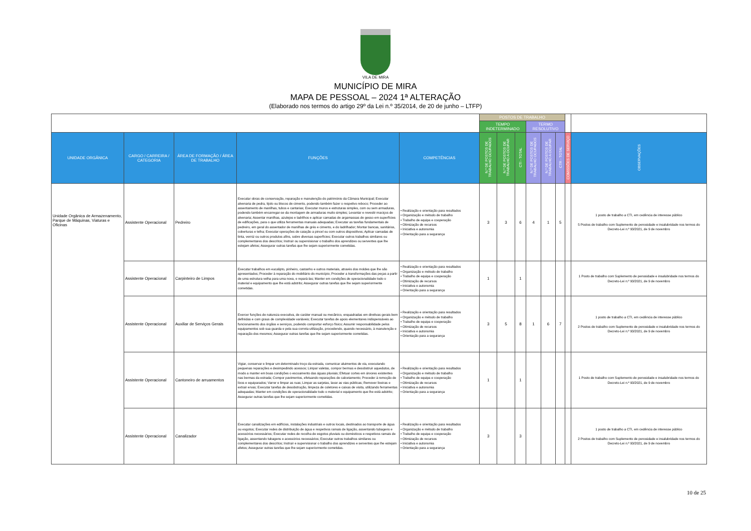VILA DE MIRA
MUNICÍPIO DE MIRA
MAPA DE PESSOAL – 2024 1ª ALTERAÇÃO
(Elaborado nos termos do artigo 29º da Lei n.º 35/2014, de 20 de junho – LTFP)
| | | | | | POSTOS DE TRABALHO | | | | | | | |
| | | | | | TEMPO INDETERMINADO | | | TERMO RESOLUTIVO | | | | |
| UNIDADE ORGÂNICA | CARGO / CARREIRA / CATEGORIA | ÁREA DE FORMAÇÃO / ÁREA DE TRABALHO | FUNÇÕES | COMPETÊNCIAS | N.º DE POSTOS DE TRABALHO OCUPADOS | N.º DE POSTOS DE TRABALHO A OCUPAR | CTI - TOTAL | N.º DE POSTOS DE TRABALHO OCUPADOS | N.º DE POSTOS DE TRABALHO A OCUPAR | CTR - TOTAL | COMISSÕES DE SERVIÇO | OBSERVAÇÕES |
| Unidade Orgânica de Armazenamento, Parque de Máquinas, Viaturas e Oficinas | Assistente Operacional | Pedreiro | Executar obras de conservação, reparação e manutenção do património da Câmara Municipal; Executar alvenaria de pedra, tijolo ou blocos de cimento, podendo também fazer o respetivo reboco; Proceder ao assentamento de manilhas, tubos e cantarias; Executar muros e estruturas simples, com ou sem armaduras, podendo também encarregar-se da montagem de armaduras muito simples; Levantar e revestir maciços de alvenaria; Assentar manilhas, azulejos e ladrilhos e aplicar camadas de argamassas de gesso em superfícies de edificações, para o que utiliza ferramentas manuais adequadas; Executar as tarefas fundamentais de pedreiro, em geral do assentador de manilhas de grés e cimento, e do ladrilhador; Montar bancas, sanitários, coberturas e telha; Executar operações de caiação a pincel ou com outros dispositivos; Aplicar camadas de tinta, verniz ou outros produtos afins, sobre diversas superfícies; Executar outros trabalhos similares ou complementares dos descritos; Instruir ou supervisionar o trabalho dos aprendizes ou serventes que lhe estejam afetos; Assegurar outras tarefas que lhe sejam superiormente cometidas. | • Realização e orientação para resultados • Organização e método de trabalho • Trabalho de equipa e cooperação • Otimização de recursos • Iniciativa e autonomia • Orientação para a segurança | 3 | 3 | 6 | 4 | 1 | 5 | | 1 posto de trabalho a CTI, em cedência de interesse público 5 Postos de trabalho com Suplemento de penosidade e insalubridade nos termos do Decreto-Lei n.º 93/2021, de 9 de novembro |
| | Assistente Operacional | Carpinteiro de Limpos | Executar trabalhos em eucalipto, pinheiro, castanho e outros materiais, através dos moldes que lhe são apresentados; Proceder à reparação do mobiliário do município; Proceder a transformações das peças a partir de uma estrutura velha para uma nova, e repará-las; Manter em condições de operacionalidade todo o material e equipamento que lhe está adstrito; Assegurar outras tarefas que lhe sejam superiormente cometidas. | • Realização e orientação para resultados • Organização e método de trabalho • Trabalho de equipa e cooperação • Otimização de recursos • Iniciativa e autonomia • Orientação para a segurança | 1 | | 1 | | | | | 1 Posto de trabalho com Suplemento de penosidade e insalubridade nos termos do Decreto-Lei n.º 93/2021, de 9 de novembro |
| | Assistente Operacional | Auxiliar de Serviços Gerais | Exercer funções de natureza executiva, de caráter manual ou mecânico, enquadradas em diretivas gerais bem definidas e com graus de complexidade variáveis; Executar tarefas de apoio elementares indispensáveis ao funcionamento dos órgãos e serviços, podendo comportar esforço físico; Assumir responsabilidade pelos equipamentos sob sua guarda e pela sua correta utilização, procedendo, quando necessário, à manutenção e reparação dos mesmos; Assegurar outras tarefas que lhe sejam superiormente cometidas. | • Realização e orientação para resultados • Organização e método de trabalho • Trabalho de equipa e cooperação • Otimização de recursos • Iniciativa e autonomia • Orientação para a segurança | 3 | 5 | 8 | 1 | 6 | 7 | | 1 posto de trabalho a CTI, em cedência de interesse público 2 Postos de trabalho com Suplemento de penosidade e insalubridade nos termos do Decreto-Lei n.º 93/2021, de 9 de novembro |
| | Assistente Operacional | Cantoneiro de arruamentos | Vigiar, conservar e limpar um determinado troço da estrada, comunicar aluimentos de via, executando pequenas reparações e desimpedindo acessos; Limpar valetas, compor bermas e desobstruir aquedutos, de modo a manter em boas condições o escoamento das águas pluviais; Efetuar cortes em árvores existentes nas bermas da estrada; Compor pavimentos, efetuando reparações de calcetamento; Proceder à remoção de lixos e equiparados; Varrer e limpar as ruas; Limpar as sarjetas, lavar as vias públicas; Remover lixeiras e extrair ervas; Executar tarefas de desobstrução, limpeza de coletores e caixas de visita, utilizando ferramentas adequadas; Manter em condições de operacionalidade todo o material e equipamento que lhe está adstrito; Assegurar outras tarefas que lhe sejam superiormente cometidas. | • Realização e orientação para resultados • Organização e método de trabalho • Trabalho de equipa e cooperação • Otimização de recursos • Iniciativa e autonomia • Orientação para a segurança | 1 | | 1 | | | | | 1 Posto de trabalho com Suplemento de penosidade e insalubridade nos termos do Decreto-Lei n.º 93/2021, de 9 de novembro |
| | Assistente Operacional | Canalizador | Executar canalizações em edifícios, instalações industriais e outros locais, destinados ao transporte de água ou esgotos; Executar redes de distribuição de água e respetivos ramais de ligação, assentando tubagens e acessórios necessários; Executar redes de recolha de esgotos pluviais ou domésticos e respetivos ramais de ligação, assentando tubagens e acessórios necessários; Executar outros trabalhos similares ou complementares dos descritos; Instruir e supervisionar o trabalho dos aprendizes e serventes que lhe estejam afetos; Assegurar outras tarefas que lhe sejam superiormente cometidas. | • Realização e orientação para resultados • Organização e método de trabalho • Trabalho de equipa e cooperação • Otimização de recursos • Iniciativa e autonomia • Orientação para a segurança | 3 | | 3 | | | | | 1 posto de trabalho a CTI, em cedência de interesse público 2 Postos de trabalho com Suplemento de penosidade e insalubridade nos termos do Decreto-Lei n.º 93/2021, de 9 de novembro |
10 de 25